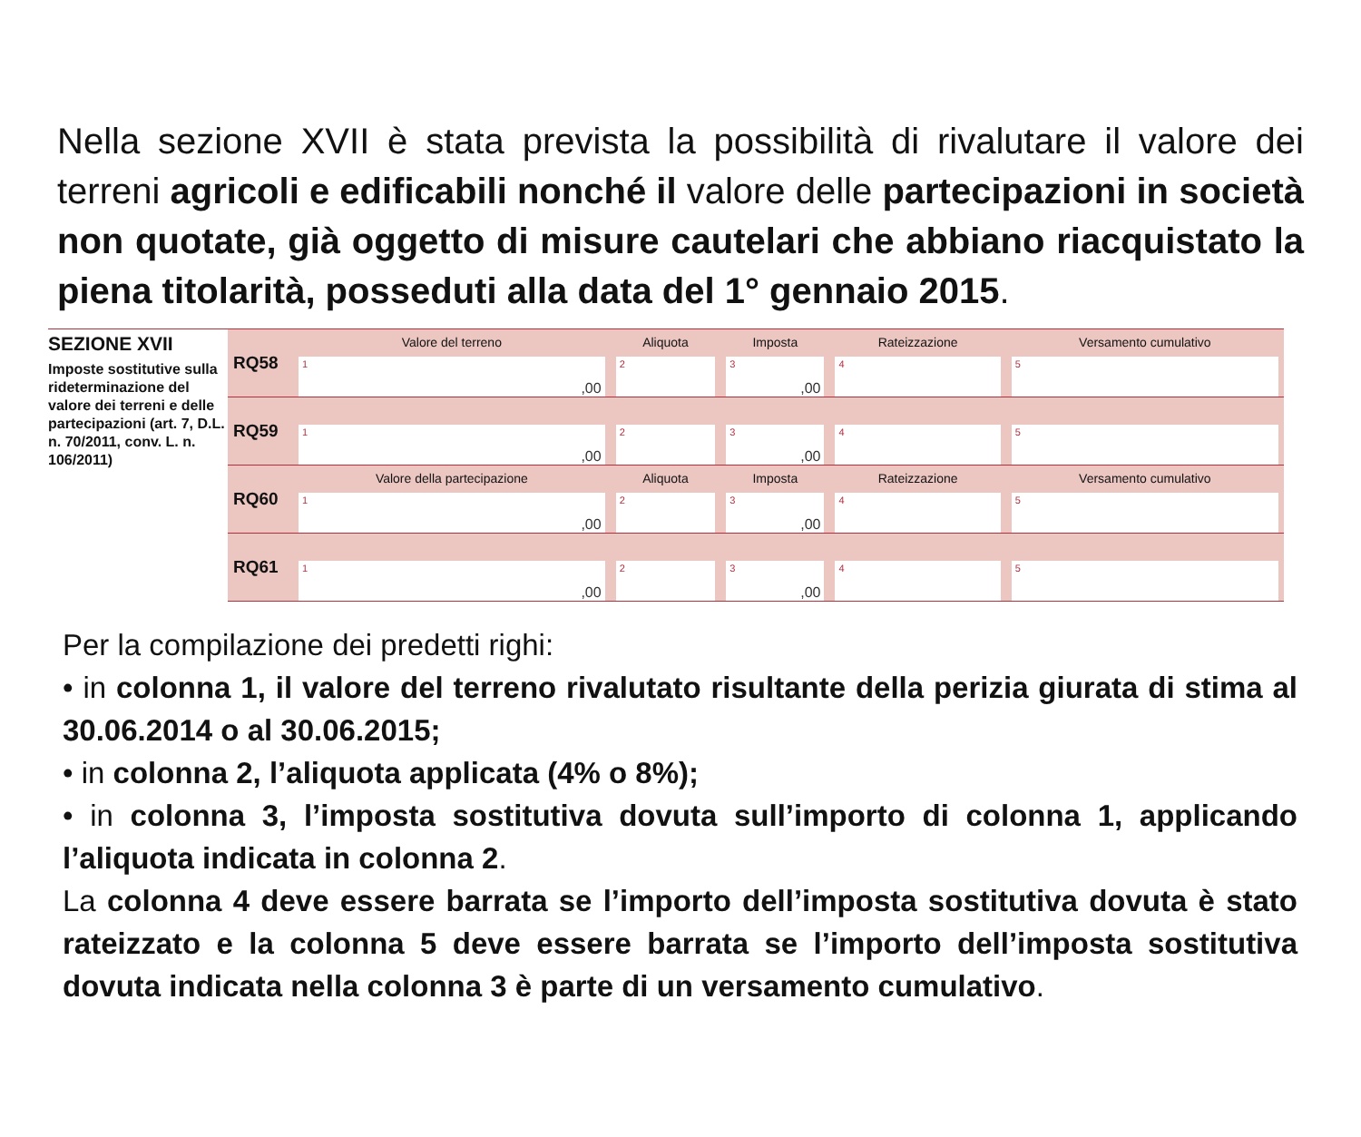Nella sezione XVII è stata prevista la possibilità di rivalutare il valore dei terreni agricoli e edificabili nonché il valore delle partecipazioni in società non quotate, già oggetto di misure cautelari che abbiano riacquistato la piena titolarità, posseduti alla data del 1° gennaio 2015.
SEZIONE XVII
Imposte sostitutive sulla rideterminazione del valore dei terreni e delle partecipazioni (art. 7, D.L. n. 70/2011, conv. L. n. 106/2011)
| RQ58 | Valore del terreno 1 ,00 | Aliquota 2 | Imposta 3 ,00 | Rateizzazione 4 | Versamento cumulativo 5 |
| RQ59 | 1 ,00 | 2 | 3 ,00 | 4 | 5 |
| RQ60 | Valore della partecipazione 1 ,00 | Aliquota 2 | Imposta 3 ,00 | Rateizzazione 4 | Versamento cumulativo 5 |
| RQ61 | 1 ,00 | 2 | 3 ,00 | 4 | 5 |
Per la compilazione dei predetti righi:
• in colonna 1, il valore del terreno rivalutato risultante della perizia giurata di stima al 30.06.2014 o al 30.06.2015;
• in colonna 2, l’aliquota applicata (4% o 8%);
• in colonna 3, l’imposta sostitutiva dovuta sull’importo di colonna 1, applicando l’aliquota indicata in colonna 2.
La colonna 4 deve essere barrata se l’importo dell’imposta sostitutiva dovuta è stato rateizzato e la colonna 5 deve essere barrata se l’importo dell’imposta sostitutiva dovuta indicata nella colonna 3 è parte di un versamento cumulativo.